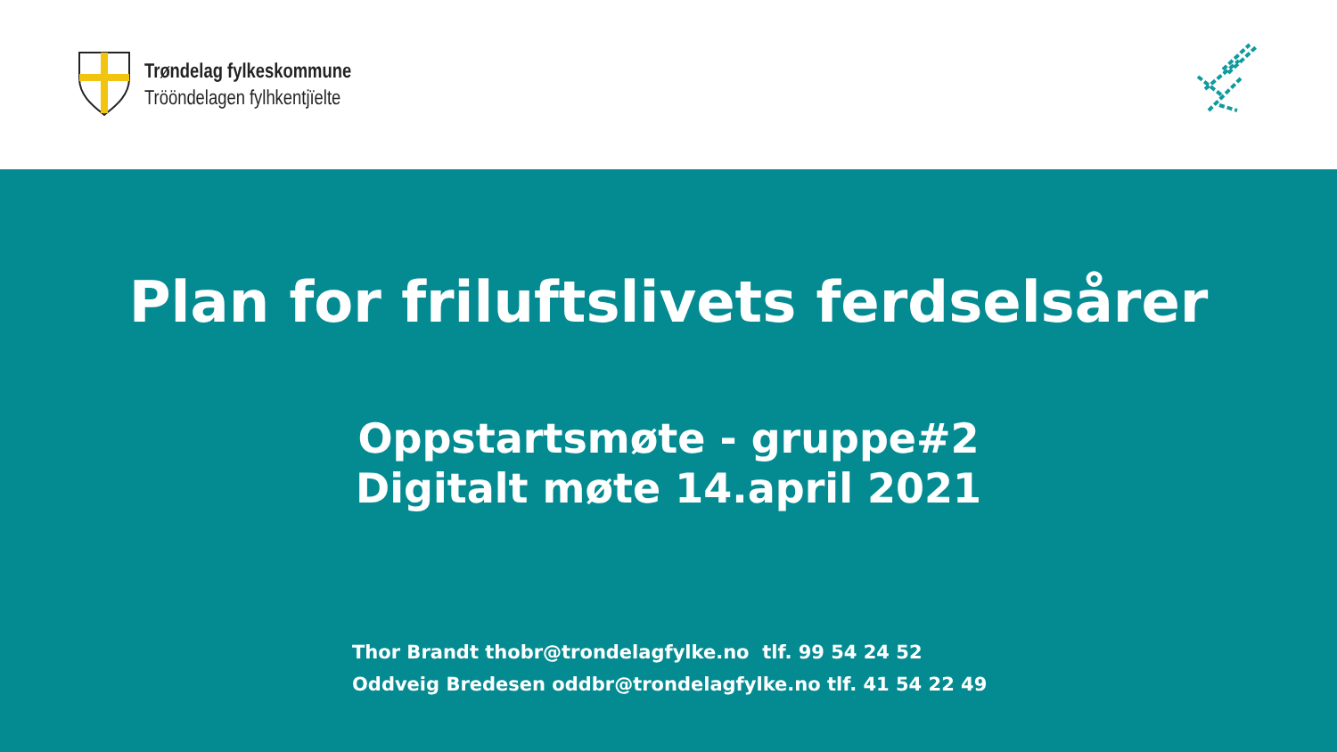Trøndelag fylkeskommune
Trööndelagen fylhkentjïelte
Plan for friluftslivets ferdselsårer
Oppstartsmøte - gruppe#2
Digitalt møte 14.april 2021
Thor Brandt thobr@trondelagfylke.no tlf. 99 54 24 52
Oddveig Bredesen oddbr@trondelagfylke.no tlf. 41 54 22 49